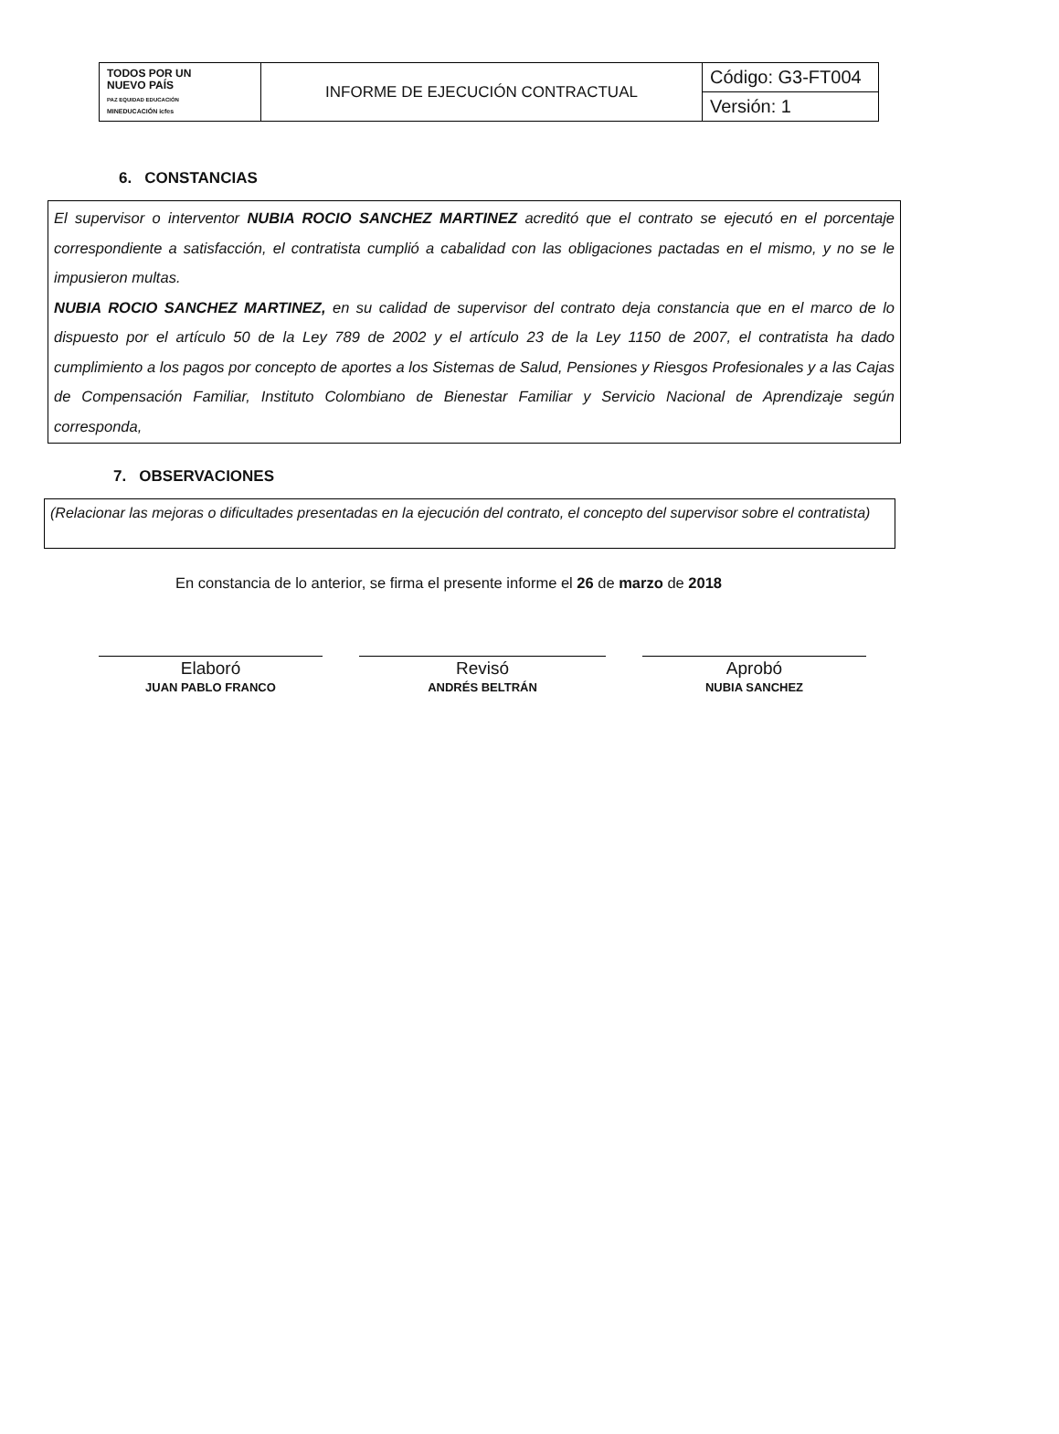| TODOS POR UN NUEVO PAÍS PAZ EQUIDAD EDUCACIÓN MINEDUCACIÓN icfes | INFORME DE EJECUCIÓN CONTRACTUAL | Código: G3-FT004 |
| | | Versión: 1 |
6. CONSTANCIAS
El supervisor o interventor NUBIA ROCIO SANCHEZ MARTINEZ acreditó que el contrato se ejecutó en el porcentaje correspondiente a satisfacción, el contratista cumplió a cabalidad con las obligaciones pactadas en el mismo, y no se le impusieron multas.
NUBIA ROCIO SANCHEZ MARTINEZ, en su calidad de supervisor del contrato deja constancia que en el marco de lo dispuesto por el artículo 50 de la Ley 789 de 2002 y el artículo 23 de la Ley 1150 de 2007, el contratista ha dado cumplimiento a los pagos por concepto de aportes a los Sistemas de Salud, Pensiones y Riesgos Profesionales y a las Cajas de Compensación Familiar, Instituto Colombiano de Bienestar Familiar y Servicio Nacional de Aprendizaje según corresponda,
7. OBSERVACIONES
(Relacionar las mejoras o dificultades presentadas en la ejecución del contrato, el concepto del supervisor sobre el contratista)
En constancia de lo anterior, se firma el presente informe el 26 de marzo de 2018
Elaboró
JUAN PABLO FRANCO
Revisó
ANDRÉS BELTRÁN
Aprobó
NUBIA SANCHEZ